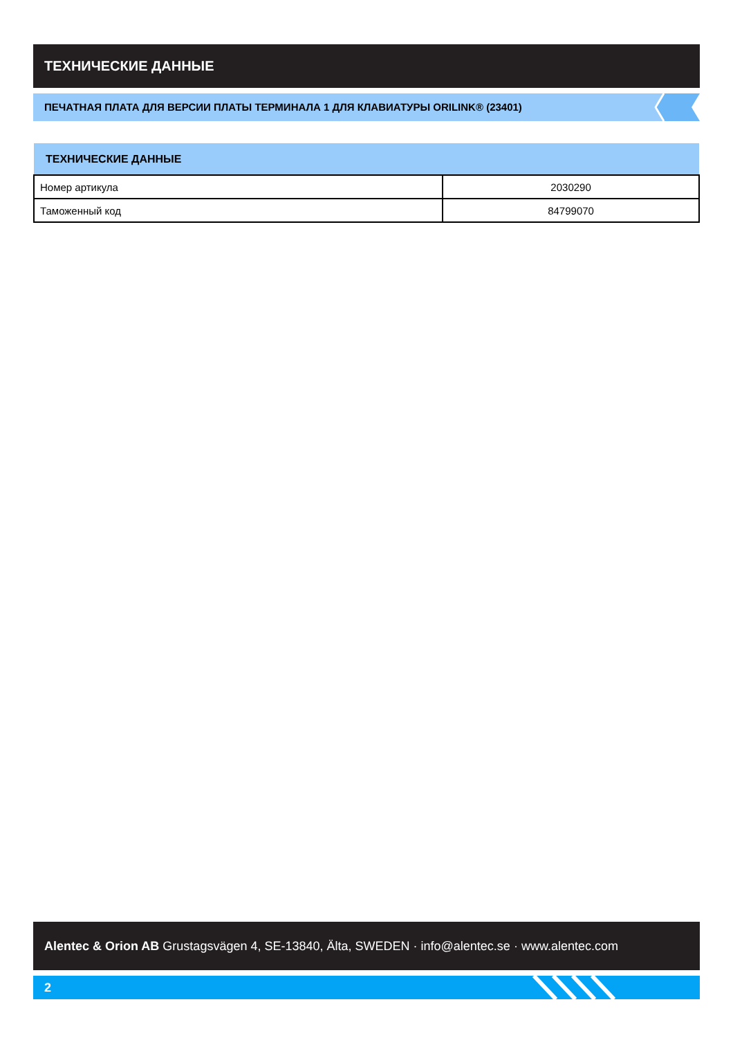ТЕХНИЧЕСКИЕ ДАННЫЕ
ПЕЧАТНАЯ ПЛАТА ДЛЯ ВЕРСИИ ПЛАТЫ ТЕРМИНАЛА 1 ДЛЯ КЛАВИАТУРЫ ORILINK® (23401)
| ТЕХНИЧЕСКИЕ ДАННЫЕ | |
| --- | --- |
| Номер артикула | 2030290 |
| Таможенный код | 84799070 |
Alentec & Orion AB Grustagsvägen 4, SE-13840, Älta, SWEDEN · info@alentec.se · www.alentec.com
2